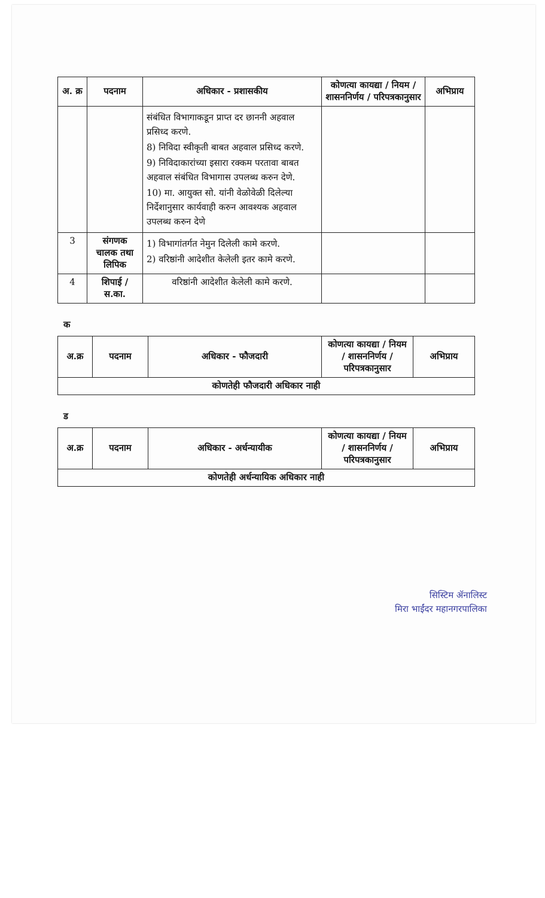| अ. क्र | पदनाम | अधिकार - प्रशासकीय | कोणत्या कायद्या / नियम / शासननिर्णय / परिपत्रकानुसार | अभिप्राय |
| --- | --- | --- | --- | --- |
| | | संबंधित विभागाकडून प्राप्त दर छाननी अहवाल प्रसिध्द करणे. 8) निविदा स्वीकृती बाबत अहवाल प्रसिध्द करणे. 9) निविदाकारांच्या इसारा रक्कम परतावा बाबत अहवाल संबंधित विभागास उपलब्ध करुन देणे. 10) मा. आयुक्त सो. यांनी वेळोवेळी दिलेल्या निर्देशानुसार कार्यवाही करुन आवश्यक अहवाल उपलब्ध करुन देणे | | |
| 3 | संगणक चालक तथा लिपिक | 1) विभागांतर्गत नेमुन दिलेली कामे करणे. 2) वरिष्ठांनी आदेशीत केलेली इतर कामे करणे. | | |
| 4 | शिपाई / स.का. | वरिष्ठांनी आदेशीत केलेली कामे करणे. | | |
क
| अ.क्र | पदनाम | अधिकार - फौजदारी | कोणत्या कायद्या / नियम / शासननिर्णय / परिपत्रकानुसार | अभिप्राय |
| --- | --- | --- | --- | --- |
| कोणतेही फौजदारी अधिकार नाही | | | | |
ड
| अ.क्र | पदनाम | अधिकार - अर्धन्यायीक | कोणत्या कायद्या / नियम / शासननिर्णय / परिपत्रकानुसार | अभिप्राय |
| --- | --- | --- | --- | --- |
| कोणतेही अर्धन्यायिक अधिकार नाही | | | | |
सिस्टिम ॲनालिस्ट
मिरा भाईंदर महानगरपालिका